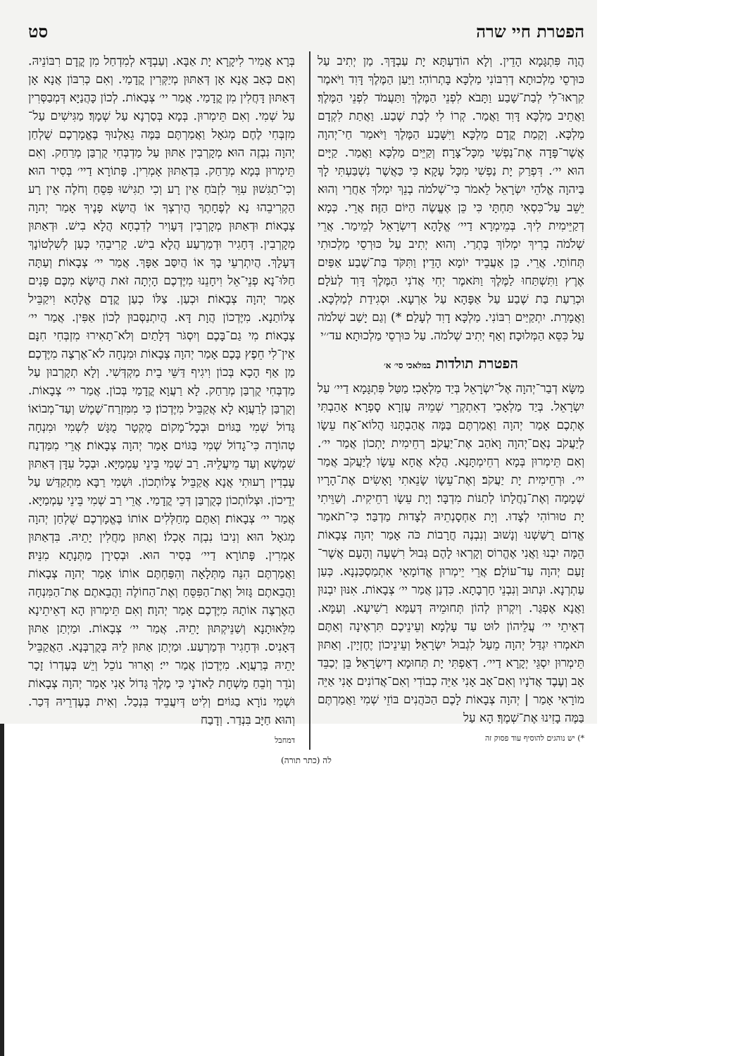הפטרת חיי שרה סט
הֲוָה פִּתְגָּמָא הָדֵין. וְלָא הוֹדַעְתָּא יָת עַבְדָּךְ. מַן יְתִיב עַל כּוּרְסֵי מַלְכוּתָא דְרִבּוֹנִי מַלְכָּא בָּתְרוֹהִי׃ וַיַּעַן הַמֶּלֶךְ דָּוִד וַיֹּאמֶר קִרְאוּ־לִי לְבַת־שָׁבַע וַתָּבֹא לִפְנֵי הַמֶּלֶךְ וַתַּעֲמֹד לִפְנֵי הַמֶּלֶךְ׃ וַאֲתֵיב מַלְכָּא דָּוִד וַאֲמַר. קְרוֹ לִי לְבַת שֶׁבַע. וַאֲתַת לִקְדָם מַלְכָּא. וְקָמַת קֳדָם מַלְכָּא׃ וַיִּשָּׁבַע הַמֶּלֶךְ וַיֹּאמַר חַי־יְהוָה אֲשֶׁר־פָּדָה אֶת־נַפְשִׁי מִכָּל־צָרָה׃ וְקַיֵּים מַלְכָּא וַאֲמַר. קַיָּים הוּא יי׳. דִּפְרַק יָת נַפְשִׁי מִכָּל עָקָא׃ כִּי כַּאֲשֶׁר נִשְׁבַּעְתִּי לָךְ בַּיהוָה אֱלֹהֵי יִשְׂרָאֵל לֵאמֹר כִּי־שְׁלֹמֹה בְנֵךְ יִמְלֹךְ אַחֲרַי וְהוּא יֵשֵׁב עַל־כִּסְאִי תַּחְתָּי כִּי כֵּן אֶעֱשֶׂה הַיּוֹם הַזֶּה׃ אֲרֵי. כְּמָא דְקַיֵּימִית לִיךְ. בְּמֵימְרָא דַיי׳ אֱלָהָא דְיִשְׂרָאֵל לְמֵימַר. אֲרֵי שְׁלֹמֹה בְרִיךְ יִמְלוֹךְ בָּתְרַי. וְהוּא יְתִיב עַל כּוּרְסֵי מַלְכוּתִי תְּחוֹתַי. אֲרֵי. כֵּן אַעֲבֵיד יוֹמָא הָדֵין׃ וַתִּקֹּד בַּת־שֶׁבַע אַפַּיִם אֶרֶץ וַתִּשְׁתַּחוּ לַמֶּלֶךְ וַתֹּאמֶר יְחִי אֲדֹנִי הַמֶּלֶךְ דָּוִד לְעֹלָם׃ וּכְרַעַת בַּת שֶׁבַע עַל אַפָּהָא עַל אַרְעָא. וּסְגִידַת לְמַלְכָּא. וַאֲמָרַת. יִתְקַיַּים רִבּוֹנִי. מַלְכָּא דָוִד לְעָלַם׃ *) וְגַם יָשַׁב שְׁלֹמֹה עַל כִּסֵּא הַמְּלוּכָה׃ וְאַף יְתִיב שְׁלֹמֹה. עַל כּוּרְסֵי מַלְכוּתָא׃ עד׳׳י
הפטרת תולדות במלאכי סי׳ א׳
מַשָּׂא דְבַר־יְהוָה אֶל־יִשְׂרָאֵל בְּיַד מַלְאָכִי׃ מַטַּל פִּתְגָּמָא דַיי׳ עַל יִשְׂרָאֵל. בְּיַד מַלְאָכִי דְאִתְקְרֵי שְׁמֵיהּ עֶזְרָא סָפְרָא׃ אָהַבְתִּי אֶתְכֶם אָמַר יְהוָה וַאֲמַרְתֶּם בַּמָּה אֲהַבְתָּנוּ הֲלוֹא־אָח עֵשָׂו לְיַעֲקֹב נְאֻם־יְהוָה וָאֹהַב אֶת־יַעֲקֹב׃ רְחֵימִית יָתְכוֹן אֲמַר יי׳. וְאִם תֵּימְרוּן בְּמָא רְחֵימְתָּנָא. הֲלָא אֲחָא עֵשָׂו לְיַעֲקֹב אֲמַר יי׳. וּרְחֵימִית יָת יַעֲקֹב׃ וְאֶת־עֵשָׂו שָׂנֵאתִי וָאָשִׂים אֶת־הָרָיו שְׁמָמָה וְאֶת־נַחֲלָתוֹ לְתַנּוֹת מִדְבָּר׃ וְיָת עֵשָׂו רַחֵיקִית. וְשַׁוֵּיתִי יָת טוּרוֹהִי לְצָדוּ. וְיָת אַחְסָנְתֵיהּ לְצָדוּת מַדְבַּר׃ כִּי־תֹאמַר אֱדוֹם רֻשַּׁשְׁנוּ וְנָשׁוּב וְנִבְנֶה חֳרָבוֹת כֹּה אָמַר יְהוָה צְבָאוֹת הֵמָּה יִבְנוּ וַאֲנִי אֶהֱרוֹס וְקָרְאוּ לָהֶם גְּבוּל רִשְׁעָה וְהָעָם אֲשֶׁר־זָעַם יְהוָה עַד־עוֹלָם׃ אֲרֵי יֵימְרוּן אֱדוֹמָאֵי אִתְמַסְכַּנְנָא. כְּעַן עַתְרְנָא. וּנְתוּב וְנִבְנֵי חָרְבָתָא. כִּדְנַן אֲמַר יי׳ צְבָאוֹת. אִנּוּן יִבְנוּן וַאֲנָא אֶפְגַּר. וְיִקְרוּן לְהוֹן תְּחוּמֵיהּ דְּעַמָּא רַשִׁיעָא. וְעַמָּא. דְאֵיתֵי יי׳ עֲלֵיהוֹן לוּט עַד עָלְמָא׃ וְעֵינֵיכֶם תִּרְאֶינָה וְאַתֶּם תֹּאמְרוּ יִגְדַּל יְהוָה מֵעַל לִגְבוּל יִשְׂרָאֵל׃ וְעֵינֵיכוֹן יֶחֶזְיָין. וְאַתּוּן תֵּימְרוּן יִסְגֵּי יְקָרָא דַיי׳. דְאַפְתִּי יָת תְּחוּמָא דְיִשְׂרָאֵל׃ בֵּן יְכַבֵּד אָב וְעֶבֶד אֲדֹנָיו וְאִם־אָב אָנִי אַיֵּה כְבוֹדִי וְאִם־אֲדוֹנִים אָנִי אַיֵּה מוֹרָאִי אָמַר | יְהוָה צְבָאוֹת לָכֶם הַכֹּהֲנִים בּוֹזֵי שְׁמִי וַאֲמַרְתֶּם בַּמֶּה בָזִינוּ אֶת־שְׁמֶךָ׃ הָא עַל
*) יש נוהגים להוסיף עוד פסוק זה
בְּרָא אֲמִיר לִיקָרָא יָת אַבָּא. וְעַבְדָּא לְמִדְחַל מִן קֳדָם רִבּוֹנֵיהּ. וְאִם כְּאַב אֲנָא אָן דְּאַתּוּן מְיַקְּרִין קֳדָמַי. וְאִם כְּרִבּוֹן אֲנָא אָן דְּאַתּוּן דָּחֲלִין מִן קֳדָמַי. אֲמַר יי׳ צְבָאוֹת. לְכוֹן כָּהֲנַיָּא דְּמְבַסְּרִין עַל שְׁמִי. וְאִם תֵּימְרוּן. בְּמָא בְּסַרְנָא עַל שְׁמָךְ׃ מַגִּישִׁים עַל־מִזְבְּחִי לֶחֶם מְגֹאָל וַאֲמַרְתֶּם בַּמֶּה גֵאַלְנוּךָ בֶּאֱמָרְכֶם שֻׁלְחַן יְהוָה נִבְזֶה הוּא׃ מְקָרְבִין אַתּוּן עַל מַדְבְּחִי קֻרְבַּן מְרַחַק. וְאִם תֵּימְרוּן בְּמָא מְרַחַק. בִּדְאַתּוּן אָמְרִין. פָּתוֹרָא דַיי׳ בְּסִיר הוּא׃ וְכִי־תַגִּשׁוּן עִוֵּר לִזְבֹּחַ אֵין רָע וְכִי תַגִּישׁוּ פִּסֵּחַ וְחֹלֶה אֵין רָע הַקְרִיבֵהוּ נָא לְפֶחָתֶךָ הֲיִרְצְךָ אוֹ הֲיִשָּׂא פָנֶיךָ אָמַר יְהוָה צְבָאוֹת׃ וּדְאַתּוּן מְקָרְבִין דְּעָוִיר לְדִבְחָא הֲלָא בִישׁ. וּדְאַתּוּן מְקָרְבִין. דְּחָגִיר וּדְמַרְעַע הֲלָא בִישׁ. קָרִיבֵהִי כְּעַן לְשִׁלְטוֹנָךְ דְּעָלָךְ. הֲיִתְרְעֵי בָךְ אוֹ הֲיִסַּב אַפָּךְ. אֲמַר יי׳ צְבָאוֹת׃ וְעַתָּה חַלּוּ־נָא פְנֵי־אֵל וִיחָנֵנוּ מִיֶּדְכֶם הָיְתָה זֹּאת הֲיִשָּׂא מִכֶּם פָּנִים אָמַר יְהוָה צְבָאוֹת׃ וּכְעַן. צַלּוֹ כְעַן קֳדָם אֱלָהָא וִיקַבֵּיל צְלוֹתַנָא. מִיֶּדְכוֹן הֲוָת דָּא. הֲיִתְנַסְּבוּן לְכוֹן אַפִּין. אֲמַר יי׳ צְבָאוֹת׃ מִי גַם־בָּכֶם וְיִסְגֹּר דְּלָתַיִם וְלֹא־תָאִירוּ מִזְבְּחִי חִנָּם אֵין־לִי חֵפֶץ בָּכֶם אָמַר יְהוָה צְבָאוֹת וּמִנְחָה לֹא־אֶרְצֶה מִיֶּדְכֶם׃ מַן אַף הָכָא בְּכוֹן וִיגִיף דַּשֵּׁי בֵית מַקְדְּשִׁי. וְלָא תְקָרְבוּן עַל מַדְבְּחִי קֻרְבַּן מְרַחַק. לָא רַעֲוָא קֳדָמַי בְּכוֹן. אֲמַר יי׳ צְבָאוֹת. וְקֻרְבַּן לְרַעֲוָא לָא אֲקַבֵּיל מִיֶּדְכוֹן׃ כִּי מִמִּזְרַח־שֶׁמֶשׁ וְעַד־מְבוֹאוֹ גָּדוֹל שְׁמִי בַּגּוֹיִם וּבְכָל־מָקוֹם מֻקְטָר מֻגָּשׁ לִשְׁמִי וּמִנְחָה טְהוֹרָה כִּי־גָדוֹל שְׁמִי בַּגּוֹיִם אָמַר יְהוָה צְבָאוֹת׃ אֲרֵי מִמַּדְנַח שִׁמְשָׁא וְעַד מֵיעֲלֵיהּ. רַב שְׁמִי בֵּינֵי עַמְמַיָּא. וּבְכָל עִדָּן דְּאַתּוּן עָבְדִין רְעוּתִי אֲנָא אֲקַבֵּיל צְלוֹתְכוֹן. וּשְׁמִי רַבָּא מִתְקַדַּשׁ עַל יְדֵיכוֹן. וּצְלוֹתְכוֹן כְּקֻרְבַּן דְּכֵי קֳדָמַי. אֲרֵי רַב שְׁמִי בֵּינֵי עַמְמַיָּא. אֲמַר יי׳ צְבָאוֹת׃ וְאַתֶּם מְחַלְּלִים אוֹתוֹ בֶּאֱמָרְכֶם שֻׁלְחַן יְהוָה מְגֹאָל הוּא וְנִיבוֹ נִבְזֶה אָכְלוֹ׃ וְאַתּוּן מַחֲלִין יָתֵיהּ. בִּדְאַתּוּן אָמְרִין. פָּתוֹרָא דַיי׳ בְּסִיר הוּא. וּבְסִירָן מַתְּנָתָא מִנֵּיהּ׃ וַאֲמַרְתֶּם הִנֵּה מַתְּלָאָה וְהִפַּחְתֶּם אוֹתוֹ אָמַר יְהוָה צְבָאוֹת וַהֲבֵאתֶם גָּזוּל וְאֶת־הַפִּסֵּחַ וְאֶת־הַחוֹלֶה וַהֲבֵאתֶם אֶת־הַמִּנְחָה הַאֶרְצֶה אוֹתָהּ מִיֶּדְכֶם אָמַר יְהוָה׃ וְאִם תֵּימְרוּן הָא דְאֵיתֵינָא מִלֵּאוּתָנָא וְשַׁנֵּיקְתּוּן יָתֵיהּ. אֲמַר יי׳ צְבָאוֹת. וּמַיְתַן אַתּוּן דְּאָנִיס. וּדְחָגִיר וּדְמַרְעַע. וּמַיְתַן אַתּוּן לֵיהּ בְּקֻרְבְּנָא. הַאֲקַבֵּיל יָתֵיהּ בְּרַעֲוָא. מִיֶּדְכוֹן אֲמַר יי׳׃ וְאָרוּר נוֹכֵל וְיֵשׁ בְּעֶדְרוֹ זָכָר וְנֹדֵר וְזֹבֵחַ מָשְׁחָת לַאדֹנָי כִּי מֶלֶךְ גָּדוֹל אָנִי אָמַר יְהוָה צְבָאוֹת וּשְׁמִי נוֹרָא בַגּוֹיִם׃ וְלִיט דְּיִעֲבֵיד בִּנְכַל. וְאִית בְּעֶדְרֵיהּ דְּכַר. וְהוּא חַיָּב בִּנְדַר. וְדָבַח
דמחבל
לה (כתר תורה)